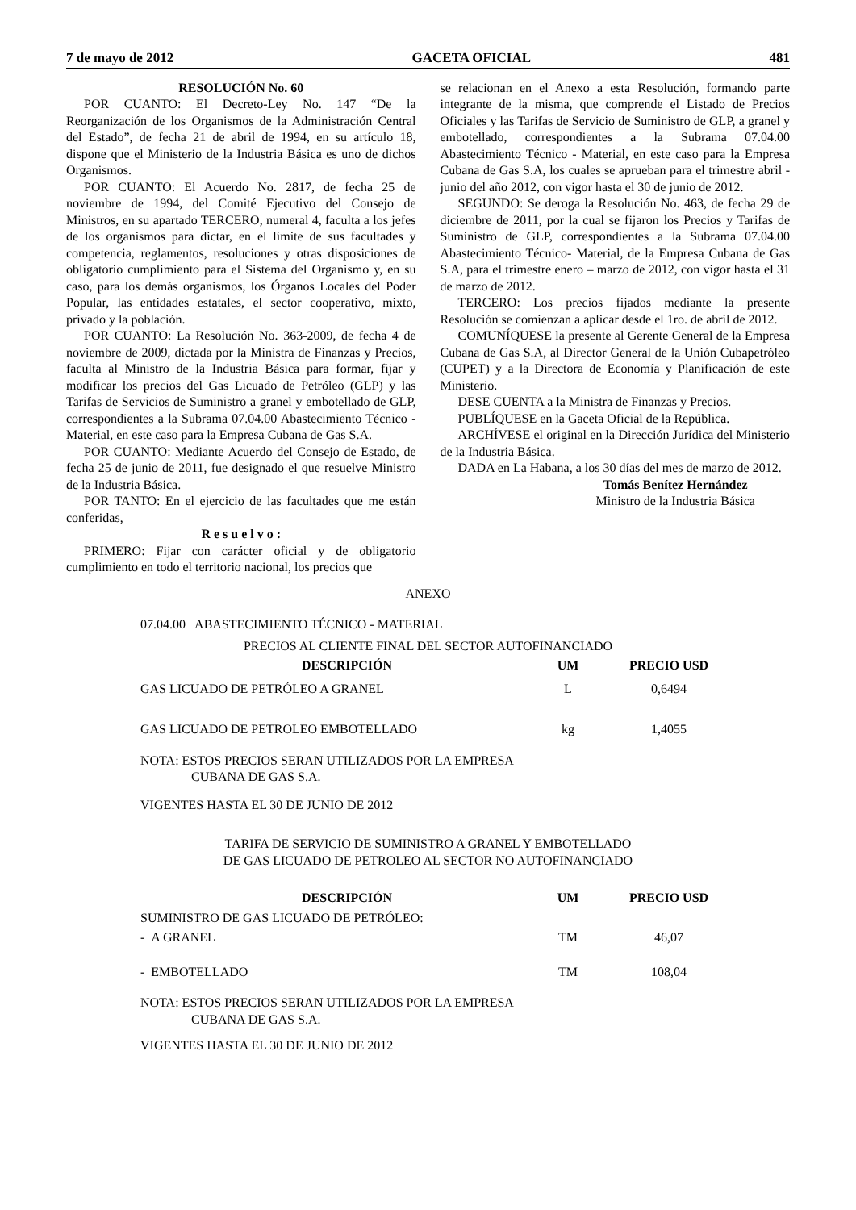7 de mayo de 2012 GACETA OFICIAL 481
RESOLUCIÓN No. 60
POR CUANTO: El Decreto-Ley No. 147 “De la Reorganización de los Organismos de la Administración Central del Estado”, de fecha 21 de abril de 1994, en su artículo 18, dispone que el Ministerio de la Industria Básica es uno de dichos Organismos.
POR CUANTO: El Acuerdo No. 2817, de fecha 25 de noviembre de 1994, del Comité Ejecutivo del Consejo de Ministros, en su apartado TERCERO, numeral 4, faculta a los jefes de los organismos para dictar, en el límite de sus facultades y competencia, reglamentos, resoluciones y otras disposiciones de obligatorio cumplimiento para el Sistema del Organismo y, en su caso, para los demás organismos, los Órganos Locales del Poder Popular, las entidades estatales, el sector cooperativo, mixto, privado y la población.
POR CUANTO: La Resolución No. 363-2009, de fecha 4 de noviembre de 2009, dictada por la Ministra de Finanzas y Precios, faculta al Ministro de la Industria Básica para formar, fijar y modificar los precios del Gas Licuado de Petróleo (GLP) y las Tarifas de Servicios de Suministro a granel y embotellado de GLP, correspondientes a la Subrama 07.04.00 Abastecimiento Técnico - Material, en este caso para la Empresa Cubana de Gas S.A.
POR CUANTO: Mediante Acuerdo del Consejo de Estado, de fecha 25 de junio de 2011, fue designado el que resuelve Ministro de la Industria Básica.
POR TANTO: En el ejercicio de las facultades que me están conferidas,
R e s u e l v o :
PRIMERO: Fijar con carácter oficial y de obligatorio cumplimiento en todo el territorio nacional, los precios que
se relacionan en el Anexo a esta Resolución, formando parte integrante de la misma, que comprende el Listado de Precios Oficiales y las Tarifas de Servicio de Suministro de GLP, a granel y embotellado, correspondientes a la Subrama 07.04.00 Abastecimiento Técnico - Material, en este caso para la Empresa Cubana de Gas S.A, los cuales se aprueban para el trimestre abril - junio del año 2012, con vigor hasta el 30 de junio de 2012.
SEGUNDO: Se deroga la Resolución No. 463, de fecha 29 de diciembre de 2011, por la cual se fijaron los Precios y Tarifas de Suministro de GLP, correspondientes a la Subrama 07.04.00 Abastecimiento Técnico- Material, de la Empresa Cubana de Gas S.A, para el trimestre enero – marzo de 2012, con vigor hasta el 31 de marzo de 2012.
TERCERO: Los precios fijados mediante la presente Resolución se comienzan a aplicar desde el 1ro. de abril de 2012.
COMUNÍQUESE la presente al Gerente General de la Empresa Cubana de Gas S.A, al Director General de la Unión Cubapetróleo (CUPET) y a la Directora de Economía y Planificación de este Ministerio.
DESE CUENTA a la Ministra de Finanzas y Precios.
PUBLÍQUESE en la Gaceta Oficial de la República.
ARCHÍVESE el original en la Dirección Jurídica del Ministerio de la Industria Básica.
DADA en La Habana, a los 30 días del mes de marzo de 2012.
Tomás Benítez Hernández
Ministro de la Industria Básica
ANEXO
07.04.00 ABASTECIMIENTO TÉCNICO - MATERIAL
PRECIOS AL CLIENTE FINAL DEL SECTOR AUTOFINANCIADO
| DESCRIPCIÓN | UM | PRECIO USD |
| --- | --- | --- |
| GAS LICUADO DE PETRÓLEO A GRANEL | L | 0,6494 |
| GAS LICUADO DE PETROLEO EMBOTELLADO | kg | 1,4055 |
NOTA: ESTOS PRECIOS SERAN UTILIZADOS POR LA EMPRESA
CUBANA DE GAS S.A.
VIGENTES HASTA EL 30 DE JUNIO DE 2012
TARIFA DE SERVICIO DE SUMINISTRO A GRANEL Y EMBOTELLADO
DE GAS LICUADO DE PETROLEO AL SECTOR NO AUTOFINANCIADO
| DESCRIPCIÓN | UM | PRECIO USD |
| --- | --- | --- |
| SUMINISTRO DE GAS LICUADO DE PETRÓLEO: | | |
| - A GRANEL | TM | 46,07 |
| - EMBOTELLADO | TM | 108,04 |
NOTA: ESTOS PRECIOS SERAN UTILIZADOS POR LA EMPRESA
CUBANA DE GAS S.A.
VIGENTES HASTA EL 30 DE JUNIO DE 2012